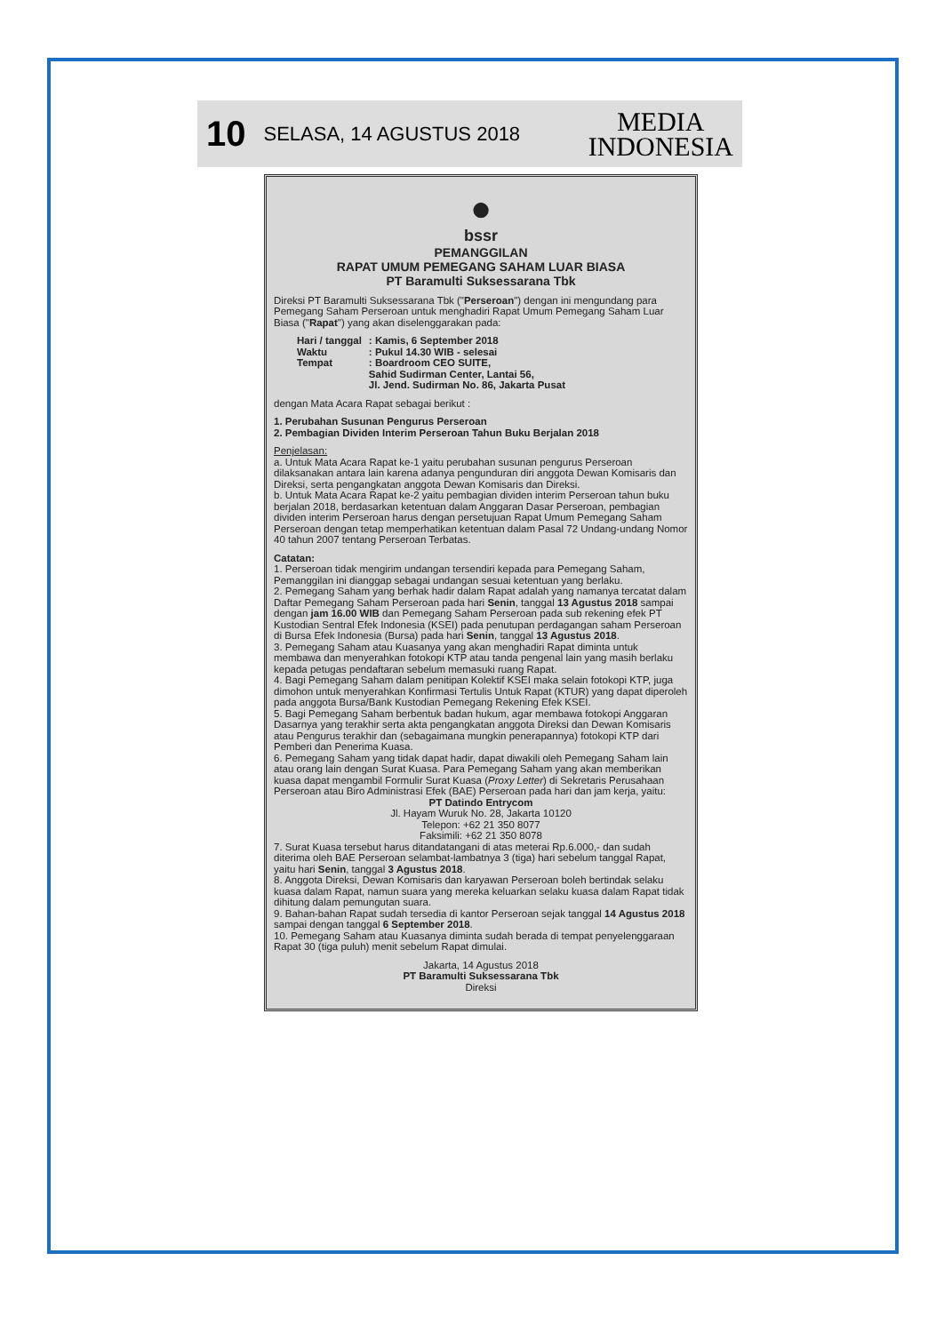10 SELASA, 14 AGUSTUS 2018 MEDIA
INDONESIA
●
bssr
PEMANGGILAN
RAPAT UMUM PEMEGANG SAHAM LUAR BIASA
PT Baramulti Suksessarana Tbk
Direksi PT Baramulti Suksessarana Tbk ("Perseroan") dengan ini mengundang para Pemegang Saham Perseroan untuk menghadiri Rapat Umum Pemegang Saham Luar Biasa ("Rapat") yang akan diselenggarakan pada:
| Hari / tanggal | : Kamis, 6 September 2018 |
| Waktu | : Pukul 14.30 WIB - selesai |
| Tempat | : Boardroom CEO SUITE, Sahid Sudirman Center, Lantai 56, Jl. Jend. Sudirman No. 86, Jakarta Pusat |
dengan Mata Acara Rapat sebagai berikut :
1. Perubahan Susunan Pengurus Perseroan
2. Pembagian Dividen Interim Perseroan Tahun Buku Berjalan 2018
Penjelasan:
a. Untuk Mata Acara Rapat ke-1 yaitu perubahan susunan pengurus Perseroan dilaksanakan antara lain karena adanya pengunduran diri anggota Dewan Komisaris dan Direksi, serta pengangkatan anggota Dewan Komisaris dan Direksi.
b. Untuk Mata Acara Rapat ke-2 yaitu pembagian dividen interim Perseroan tahun buku berjalan 2018, berdasarkan ketentuan dalam Anggaran Dasar Perseroan, pembagian dividen interim Perseroan harus dengan persetujuan Rapat Umum Pemegang Saham Perseroan dengan tetap memperhatikan ketentuan dalam Pasal 72 Undang-undang Nomor 40 tahun 2007 tentang Perseroan Terbatas.
Catatan:
1. Perseroan tidak mengirim undangan tersendiri kepada para Pemegang Saham, Pemanggilan ini dianggap sebagai undangan sesuai ketentuan yang berlaku.
2. Pemegang Saham yang berhak hadir dalam Rapat adalah yang namanya tercatat dalam Daftar Pemegang Saham Perseroan pada hari Senin, tanggal 13 Agustus 2018 sampai dengan jam 16.00 WIB dan Pemegang Saham Perseroan pada sub rekening efek PT Kustodian Sentral Efek Indonesia (KSEI) pada penutupan perdagangan saham Perseroan di Bursa Efek Indonesia (Bursa) pada hari Senin, tanggal 13 Agustus 2018.
3. Pemegang Saham atau Kuasanya yang akan menghadiri Rapat diminta untuk membawa dan menyerahkan fotokopi KTP atau tanda pengenal lain yang masih berlaku kepada petugas pendaftaran sebelum memasuki ruang Rapat.
4. Bagi Pemegang Saham dalam penitipan Kolektif KSEI maka selain fotokopi KTP, juga dimohon untuk menyerahkan Konfirmasi Tertulis Untuk Rapat (KTUR) yang dapat diperoleh pada anggota Bursa/Bank Kustodian Pemegang Rekening Efek KSEI.
5. Bagi Pemegang Saham berbentuk badan hukum, agar membawa fotokopi Anggaran Dasarnya yang terakhir serta akta pengangkatan anggota Direksi dan Dewan Komisaris atau Pengurus terakhir dan (sebagaimana mungkin penerapannya) fotokopi KTP dari Pemberi dan Penerima Kuasa.
6. Pemegang Saham yang tidak dapat hadir, dapat diwakili oleh Pemegang Saham lain atau orang lain dengan Surat Kuasa. Para Pemegang Saham yang akan memberikan kuasa dapat mengambil Formulir Surat Kuasa (Proxy Letter) di Sekretaris Perusahaan Perseroan atau Biro Administrasi Efek (BAE) Perseroan pada hari dan jam kerja, yaitu:
PT Datindo Entrycom
Jl. Hayam Wuruk No. 28, Jakarta 10120
Telepon: +62 21 350 8077
Faksimili: +62 21 350 8078
7. Surat Kuasa tersebut harus ditandatangani di atas meterai Rp.6.000,- dan sudah diterima oleh BAE Perseroan selambat-lambatnya 3 (tiga) hari sebelum tanggal Rapat, yaitu hari Senin, tanggal 3 Agustus 2018.
8. Anggota Direksi, Dewan Komisaris dan karyawan Perseroan boleh bertindak selaku kuasa dalam Rapat, namun suara yang mereka keluarkan selaku kuasa dalam Rapat tidak dihitung dalam pemungutan suara.
9. Bahan-bahan Rapat sudah tersedia di kantor Perseroan sejak tanggal 14 Agustus 2018 sampai dengan tanggal 6 September 2018.
10. Pemegang Saham atau Kuasanya diminta sudah berada di tempat penyelenggaraan Rapat 30 (tiga puluh) menit sebelum Rapat dimulai.
Jakarta, 14 Agustus 2018
PT Baramulti Suksessarana Tbk
Direksi